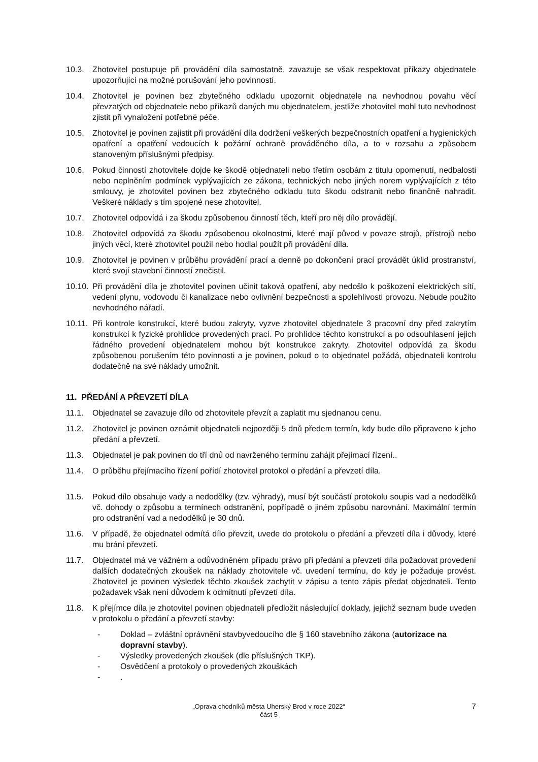10.3. Zhotovitel postupuje při provádění díla samostatně, zavazuje se však respektovat příkazy objednatele upozorňující na možné porušování jeho povinností.
10.4. Zhotovitel je povinen bez zbytečného odkladu upozornit objednatele na nevhodnou povahu věcí převzatých od objednatele nebo příkazů daných mu objednatelem, jestliže zhotovitel mohl tuto nevhodnost zjistit při vynaložení potřebné péče.
10.5. Zhotovitel je povinen zajistit při provádění díla dodržení veškerých bezpečnostních opatření a hygienických opatření a opatření vedoucích k požární ochraně prováděného díla, a to v rozsahu a způsobem stanoveným příslušnými předpisy.
10.6. Pokud činností zhotovitele dojde ke škodě objednateli nebo třetím osobám z titulu opomenutí, nedbalosti nebo neplněním podmínek vyplývajících ze zákona, technických nebo jiných norem vyplývajících z této smlouvy, je zhotovitel povinen bez zbytečného odkladu tuto škodu odstranit nebo finančně nahradit. Veškeré náklady s tím spojené nese zhotovitel.
10.7. Zhotovitel odpovídá i za škodu způsobenou činností těch, kteří pro něj dílo provádějí.
10.8. Zhotovitel odpovídá za škodu způsobenou okolnostmi, které mají původ v povaze strojů, přístrojů nebo jiných věcí, které zhotovitel použil nebo hodlal použít při provádění díla.
10.9. Zhotovitel je povinen v průběhu provádění prací a denně po dokončení prací provádět úklid prostranství, které svojí stavební činností znečistil.
10.10.
Při provádění díla je zhotovitel povinen učinit taková opatření, aby nedošlo k poškození elektrických sítí, vedení plynu, vodovodu či kanalizace nebo ovlivnění bezpečnosti a spolehlivosti provozu. Nebude použito nevhodného nářadí.
10.11.
Při kontrole konstrukcí, které budou zakryty, vyzve zhotovitel objednatele 3 pracovní dny před zakrytím konstrukcí k fyzické prohlídce provedených prací. Po prohlídce těchto konstrukcí a po odsouhlasení jejich řádného provedení objednatelem mohou být konstrukce zakryty. Zhotovitel odpovídá za škodu způsobenou porušením této povinnosti a je povinen, pokud o to objednatel požádá, objednateli kontrolu dodatečně na své náklady umožnit.
11. PŘEDÁNÍ A PŘEVZETÍ DÍLA
11.1. Objednatel se zavazuje dílo od zhotovitele převzít a zaplatit mu sjednanou cenu.
11.2. Zhotovitel je povinen oznámit objednateli nejpozději 5 dnů předem termín, kdy bude dílo připraveno k jeho předání a převzetí.
11.3. Objednatel je pak povinen do tří dnů od navrženého termínu zahájit přejímací řízení..
11.4. O průběhu přejímacího řízení pořídí zhotovitel protokol o předání a převzetí díla.
11.5. Pokud dílo obsahuje vady a nedodělky (tzv. výhrady), musí být součástí protokolu soupis vad a nedodělků vč. dohody o způsobu a termínech odstranění, popřípadě o jiném způsobu narovnání. Maximální termín pro odstranění vad a nedodělků je 30 dnů.
11.6. V případě, že objednatel odmítá dílo převzít, uvede do protokolu o předání a převzetí díla i důvody, které mu brání převzetí.
11.7. Objednatel má ve vážném a odůvodněném případu právo při předání a převzetí díla požadovat provedení dalších dodatečných zkoušek na náklady zhotovitele vč. uvedení termínu, do kdy je požaduje provést. Zhotovitel je povinen výsledek těchto zkoušek zachytit v zápisu a tento zápis předat objednateli. Tento požadavek však není důvodem k odmítnutí převzetí díla.
11.8. K přejímce díla je zhotovitel povinen objednateli předložit následující doklady, jejichž seznam bude uveden v protokolu o předání a převzetí stavby:
- Doklad – zvláštní oprávnění stavbyvedoucího dle § 160 stavebního zákona (autorizace na dopravní stavby).
- Výsledky provedených zkoušek (dle příslušných TKP).
- Osvědčení a protokoly o provedených zkouškách
-.
„Oprava chodníků města Uherský Brod v roce 2022“
část 5
7